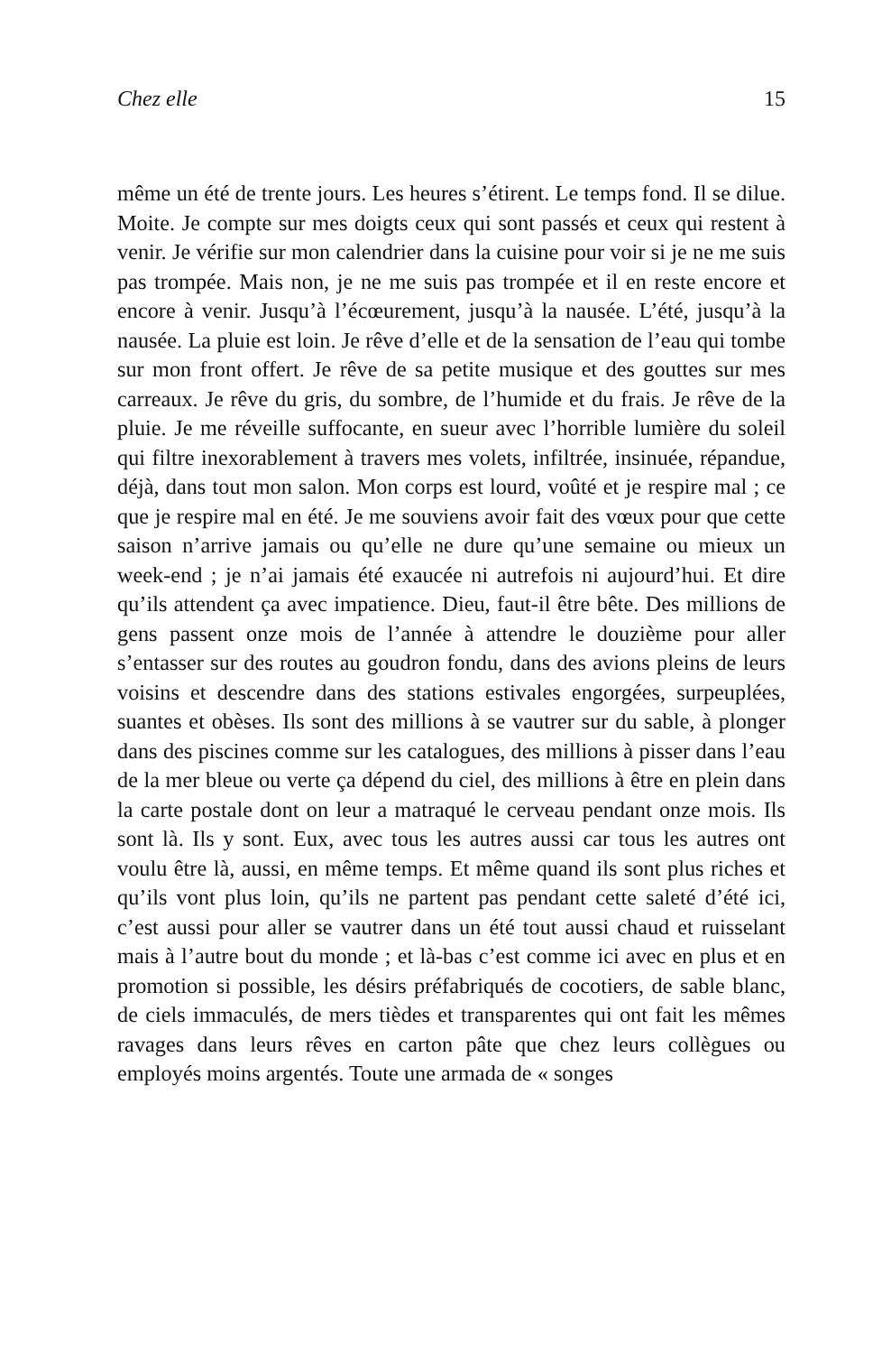Chez elle 15
même un été de trente jours. Les heures s’étirent. Le temps fond. Il se dilue. Moite. Je compte sur mes doigts ceux qui sont passés et ceux qui restent à venir. Je vérifie sur mon calendrier dans la cuisine pour voir si je ne me suis pas trompée. Mais non, je ne me suis pas trompée et il en reste encore et encore à venir. Jusqu’à l’écœurement, jusqu’à la nausée. L’été, jusqu’à la nausée. La pluie est loin. Je rêve d’elle et de la sensation de l’eau qui tombe sur mon front offert. Je rêve de sa petite musique et des gouttes sur mes carreaux. Je rêve du gris, du sombre, de l’humide et du frais. Je rêve de la pluie. Je me réveille suffocante, en sueur avec l’horrible lumière du soleil qui filtre inexorablement à travers mes volets, infiltrée, insinuée, répandue, déjà, dans tout mon salon. Mon corps est lourd, voûté et je respire mal ; ce que je respire mal en été. Je me souviens avoir fait des vœux pour que cette saison n’arrive jamais ou qu’elle ne dure qu’une semaine ou mieux un week-end ; je n’ai jamais été exaucée ni autrefois ni aujourd’hui. Et dire qu’ils attendent ça avec impatience. Dieu, faut-il être bête. Des millions de gens passent onze mois de l’année à attendre le douzième pour aller s’entasser sur des routes au goudron fondu, dans des avions pleins de leurs voisins et descendre dans des stations estivales engorgées, surpeuplées, suantes et obèses. Ils sont des millions à se vautrer sur du sable, à plonger dans des piscines comme sur les catalogues, des millions à pisser dans l’eau de la mer bleue ou verte ça dépend du ciel, des millions à être en plein dans la carte postale dont on leur a matraqué le cerveau pendant onze mois. Ils sont là. Ils y sont. Eux, avec tous les autres aussi car tous les autres ont voulu être là, aussi, en même temps. Et même quand ils sont plus riches et qu’ils vont plus loin, qu’ils ne partent pas pendant cette saleté d’été ici, c’est aussi pour aller se vautrer dans un été tout aussi chaud et ruisselant mais à l’autre bout du monde ; et là-bas c’est comme ici avec en plus et en promotion si possible, les désirs préfabriqués de cocotiers, de sable blanc, de ciels immaculés, de mers tièdes et transparentes qui ont fait les mêmes ravages dans leurs rêves en carton pâte que chez leurs collègues ou employés moins argentés. Toute une armada de « songes